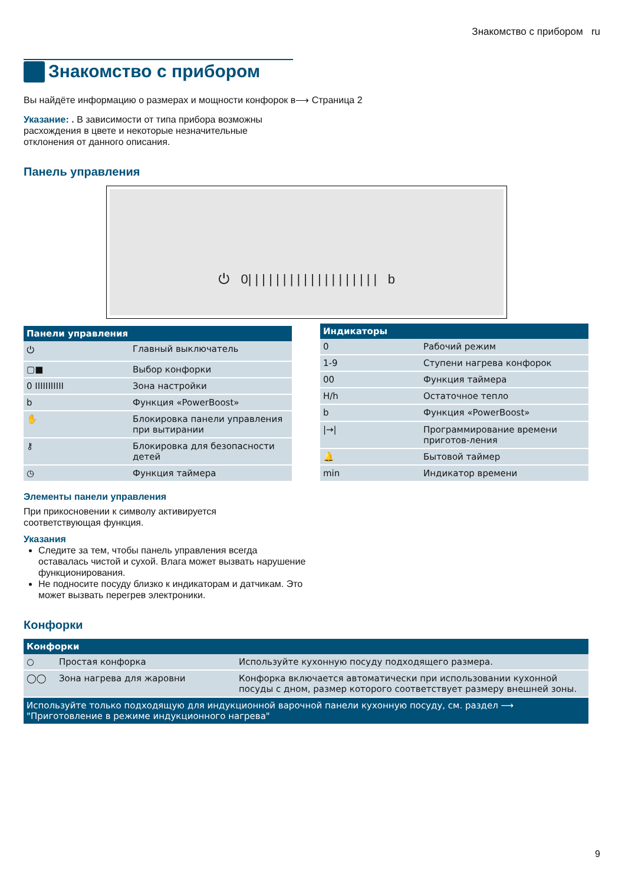Знакомство с прибором ru
Знакомство с прибором
Вы найдёте информацию о размерах и мощности конфорок в⟶ Страница 2
Указание: . В зависимости от типа прибора возможны расхождения в цвете и некоторые незначительные отклонения от данного описания.
Панель управления
⏻ 0| | | | | | | | | | | | | | | | | | | b
| Панели управления | |
| --- | --- |
| ⏻ | Главный выключатель |
| ▢■ | Выбор конфорки |
| 0 IIIIIIIIIII | Зона настройки |
| b | Функция «PowerBoost» |
| ✋ | Блокировка панели управления при вытирании |
| ⚷ | Блокировка для безопасности детей |
| ◷ | Функция таймера |
| Индикаторы | |
| --- | --- |
| 0 | Рабочий режим |
| 1-9 | Ступени нагрева конфорок |
| 00 | Функция таймера |
| H/h | Остаточное тепло |
| b | Функция «PowerBoost» |
| /→/ | Программирование времени приготов-ления |
| 🔔 | Бытовой таймер |
| min | Индикатор времени |
Элементы панели управления
При прикосновении к символу активируется соответствующая функция.
Указания
Следите за тем, чтобы панель управления всегда оставалась чистой и сухой. Влага может вызвать нарушение функционирования.
Не подносите посуду близко к индикаторам и датчикам. Это может вызвать перегрев электроники.
Конфорки
| Конфорки | | |
| --- | --- | --- |
| ○ | Простая конфорка | Используйте кухонную посуду подходящего размера. |
| ◯◯ | Зона нагрева для жаровни | Конфорка включается автоматически при использовании кухонной посуды с дном, размер которого соответствует размеру внешней зоны. |
| Используйте только подходящую для индукционной варочной панели кухонную посуду, см. раздел ⟶ "Приготовление в режиме индукционного нагрева" | | |
9